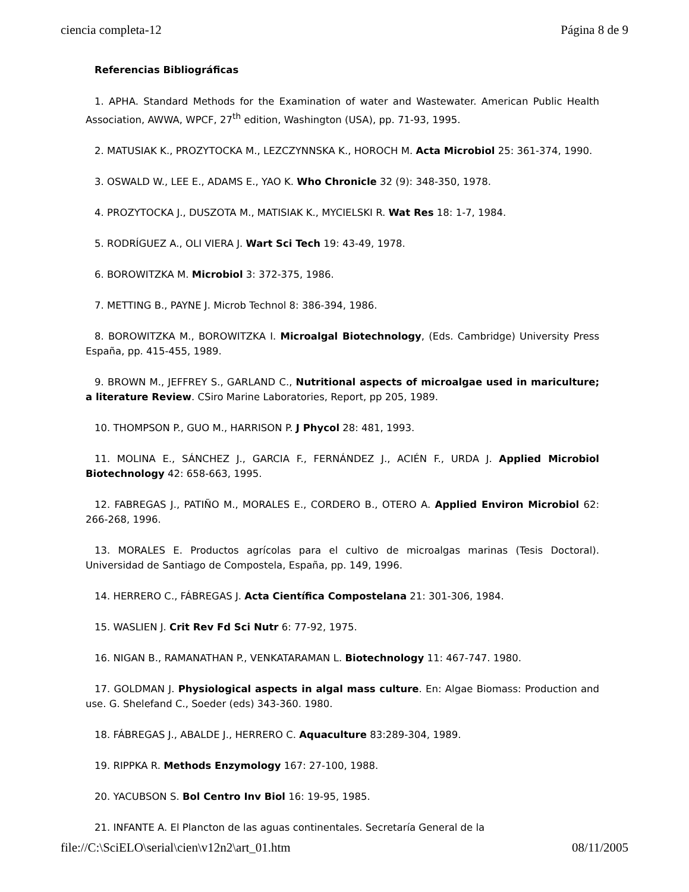ciencia completa-12 Página 8 de 9
Referencias Bibliográficas
1. APHA. Standard Methods for the Examination of water and Wastewater. American Public Health Association, AWWA, WPCF, 27<sup>th</sup> edition, Washington (USA), pp. 71-93, 1995.
2. MATUSIAK K., PROZYTOCKA M., LEZCZYNNSKA K., HOROCH M. Acta Microbiol 25: 361-374, 1990.
3. OSWALD W., LEE E., ADAMS E., YAO K. Who Chronicle 32 (9): 348-350, 1978.
4. PROZYTOCKA J., DUSZOTA M., MATISIAK K., MYCIELSKI R. Wat Res 18: 1-7, 1984.
5. RODRÍGUEZ A., OLI VIERA J. Wart Sci Tech 19: 43-49, 1978.
6. BOROWITZKA M. Microbiol 3: 372-375, 1986.
7. METTING B., PAYNE J. Microb Technol 8: 386-394, 1986.
8. BOROWITZKA M., BOROWITZKA I. Microalgal Biotechnology, (Eds. Cambridge) University Press España, pp. 415-455, 1989.
9. BROWN M., JEFFREY S., GARLAND C., Nutritional aspects of microalgae used in mariculture; a literature Review. CSiro Marine Laboratories, Report, pp 205, 1989.
10. THOMPSON P., GUO M., HARRISON P. J Phycol 28: 481, 1993.
11. MOLINA E., SÁNCHEZ J., GARCIA F., FERNÁNDEZ J., ACIÉN F., URDA J. Applied Microbiol Biotechnology 42: 658-663, 1995.
12. FABREGAS J., PATIÑO M., MORALES E., CORDERO B., OTERO A. Applied Environ Microbiol 62: 266-268, 1996.
13. MORALES E. Productos agrícolas para el cultivo de microalgas marinas (Tesis Doctoral). Universidad de Santiago de Compostela, España, pp. 149, 1996.
14. HERRERO C., FÁBREGAS J. Acta Científica Compostelana 21: 301-306, 1984.
15. WASLIEN J. Crit Rev Fd Sci Nutr 6: 77-92, 1975.
16. NIGAN B., RAMANATHAN P., VENKATARAMAN L. Biotechnology 11: 467-747. 1980.
17. GOLDMAN J. Physiological aspects in algal mass culture. En: Algae Biomass: Production and use. G. Shelefand C., Soeder (eds) 343-360. 1980.
18. FÁBREGAS J., ABALDE J., HERRERO C. Aquaculture 83:289-304, 1989.
19. RIPPKA R. Methods Enzymology 167: 27-100, 1988.
20. YACUBSON S. Bol Centro Inv Biol 16: 19-95, 1985.
21. INFANTE A. El Plancton de las aguas continentales. Secretaría General de la
file://C:\SciELO\serial\cien\v12n2\art_01.htm 08/11/2005